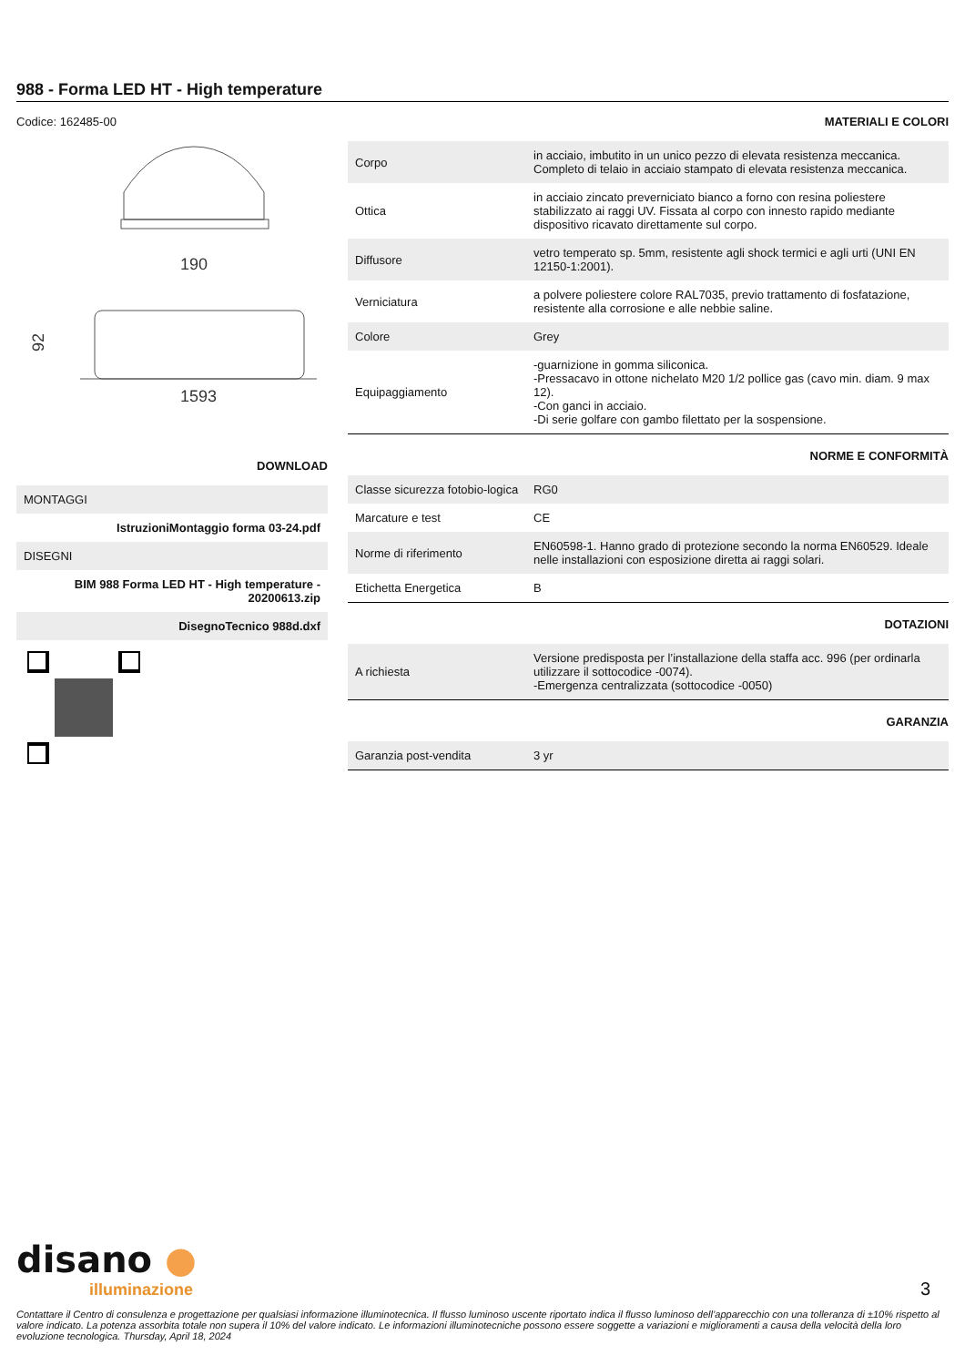988 - Forma LED HT - High temperature
Codice: 162485-00
190
1593
92
DOWNLOAD
MONTAGGI
IstruzioniMontaggio forma 03-24.pdf
DISEGNI
BIM 988 Forma LED HT - High temperature - 20200613.zip
DisegnoTecnico 988d.dxf
MATERIALI E COLORI
| Corpo | in acciaio, imbutito in un unico pezzo di elevata resistenza meccanica. Completo di telaio in acciaio stampato di elevata resistenza meccanica. |
| Ottica | in acciaio zincato preverniciato bianco a forno con resina poliestere stabilizzato ai raggi UV. Fissata al corpo con innesto rapido mediante dispositivo ricavato direttamente sul corpo. |
| Diffusore | vetro temperato sp. 5mm, resistente agli shock termici e agli urti (UNI EN 12150-1:2001). |
| Verniciatura | a polvere poliestere colore RAL7035, previo trattamento di fosfatazione, resistente alla corrosione e alle nebbie saline. |
| Colore | Grey |
| Equipaggiamento | -guarnizione in gomma siliconica. -Pressacavo in ottone nichelato M20 1/2 pollice gas (cavo min. diam. 9 max 12). -Con ganci in acciaio. -Di serie golfare con gambo filettato per la sospensione. |
NORME E CONFORMITÀ
| Classe sicurezza fotobio-logica | RG0 |
| Marcature e test | CE |
| Norme di riferimento | EN60598-1. Hanno grado di protezione secondo la norma EN60529. Ideale nelle installazioni con esposizione diretta ai raggi solari. |
| Etichetta Energetica | B |
DOTAZIONI
| A richiesta | Versione predisposta per l’installazione della staffa acc. 996 (per ordinarla utilizzare il sottocodice -0074). -Emergenza centralizzata (sottocodice -0050) |
GARANZIA
| Garanzia post-vendita | 3 yr |
disano ●
illuminazione
3
Contattare il Centro di consulenza e progettazione per qualsiasi informazione illuminotecnica. Il flusso luminoso uscente riportato indica il flusso luminoso dell’apparecchio con una tolleranza di ±10% rispetto al valore indicato. La potenza assorbita totale non supera il 10% del valore indicato. Le informazioni illuminotecniche possono essere soggette a variazioni e miglioramenti a causa della velocità della loro evoluzione tecnologica. Thursday, April 18, 2024